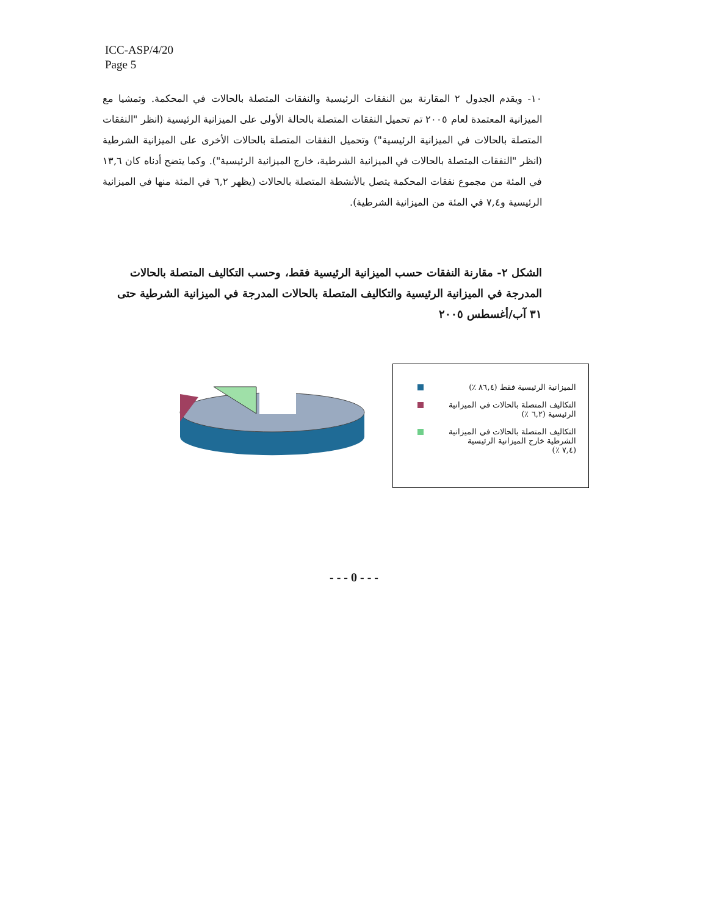ICC-ASP/4/20
Page 5
١٠- ويقدم الجدول ٢ المقارنة بين النفقات الرئيسية والنفقات المتصلة بالحالات في المحكمة. وتمشيا مع الميزانية المعتمدة لعام ٢٠٠٥ تم تحميل النفقات المتصلة بالحالة الأولى على الميزانية الرئيسية (انظر "النفقات المتصلة بالحالات في الميزانية الرئيسية") وتحميل النفقات المتصلة بالحالات الأخرى على الميزانية الشرطية (انظر "النفقات المتصلة بالحالات في الميزانية الشرطية، خارج الميزانية الرئيسية"). وكما يتضح أدناه كان ١٣,٦ في المئة من مجموع نفقات المحكمة يتصل بالأنشطة المتصلة بالحالات (يظهر ٦,٢ في المئة منها في الميزانية الرئيسية و٧,٤ في المئة من الميزانية الشرطية).
الشكل ٢- مقارنة النفقات حسب الميزانية الرئيسية فقط، وحسب التكاليف المتصلة بالحالات المدرجة في الميزانية الرئيسية والتكاليف المتصلة بالحالات المدرجة في الميزانية الشرطية حتى ٣١ آب/أغسطس ٢٠٠٥
الميزانية الرئيسية فقط (٨٦,٤ ٪)
التكاليف المتصلة بالحالات في الميزانية
الرئيسية (٦,٢ ٪)
التكاليف المتصلة بالحالات في الميزانية
الشرطية خارج الميزانية الرئيسية
(٧,٤ ٪)
- - - 0 - - -